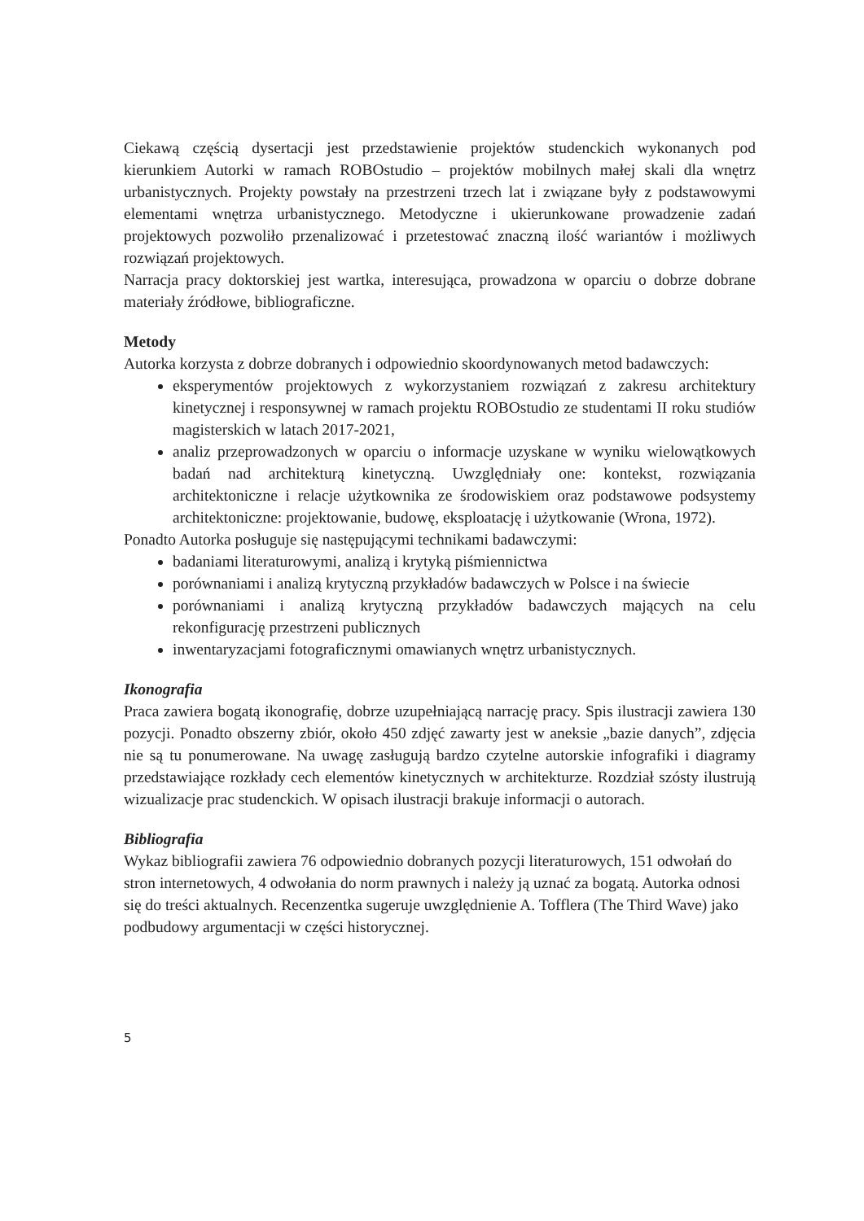Ciekawą częścią dysertacji jest przedstawienie projektów studenckich wykonanych pod kierunkiem Autorki w ramach ROBOstudio – projektów mobilnych małej skali dla wnętrz urbanistycznych. Projekty powstały na przestrzeni trzech lat i związane były z podstawowymi elementami wnętrza urbanistycznego. Metodyczne i ukierunkowane prowadzenie zadań projektowych pozwoliło przenalizować i przetestować znaczną ilość wariantów i możliwych rozwiązań projektowych.
Narracja pracy doktorskiej jest wartka, interesująca, prowadzona w oparciu o dobrze dobrane materiały źródłowe, bibliograficzne.
Metody
Autorka korzysta z dobrze dobranych i odpowiednio skoordynowanych metod badawczych:
eksperymentów projektowych z wykorzystaniem rozwiązań z zakresu architektury kinetycznej i responsywnej w ramach projektu ROBOstudio ze studentami II roku studiów magisterskich w latach 2017-2021,
analiz przeprowadzonych w oparciu o informacje uzyskane w wyniku wielowątkowych badań nad architekturą kinetyczną. Uwzględniały one: kontekst, rozwiązania architektoniczne i relacje użytkownika ze środowiskiem oraz podstawowe podsystemy architektoniczne: projektowanie, budowę, eksploatację i użytkowanie (Wrona, 1972).
Ponadto Autorka posługuje się następującymi technikami badawczymi:
badaniami literaturowymi, analizą i krytyką piśmiennictwa
porównaniami i analizą krytyczną przykładów badawczych w Polsce i na świecie
porównaniami i analizą krytyczną przykładów badawczych mających na celu rekonfigurację przestrzeni publicznych
inwentaryzacjami fotograficznymi omawianych wnętrz urbanistycznych.
Ikonografia
Praca zawiera bogatą ikonografię, dobrze uzupełniającą narrację pracy. Spis ilustracji zawiera 130 pozycji. Ponadto obszerny zbiór, około 450 zdjęć zawarty jest w aneksie „bazie danych”, zdjęcia nie są tu ponumerowane. Na uwagę zasługują bardzo czytelne autorskie infografiki i diagramy przedstawiające rozkłady cech elementów kinetycznych w architekturze. Rozdział szósty ilustrują wizualizacje prac studenckich. W opisach ilustracji brakuje informacji o autorach.
Bibliografia
Wykaz bibliografii zawiera 76 odpowiednio dobranych pozycji literaturowych, 151 odwołań do stron internetowych, 4 odwołania do norm prawnych i należy ją uznać za bogatą. Autorka odnosi się do treści aktualnych. Recenzentka sugeruje uwzględnienie A. Tofflera (The Third Wave) jako podbudowy argumentacji w części historycznej.
5